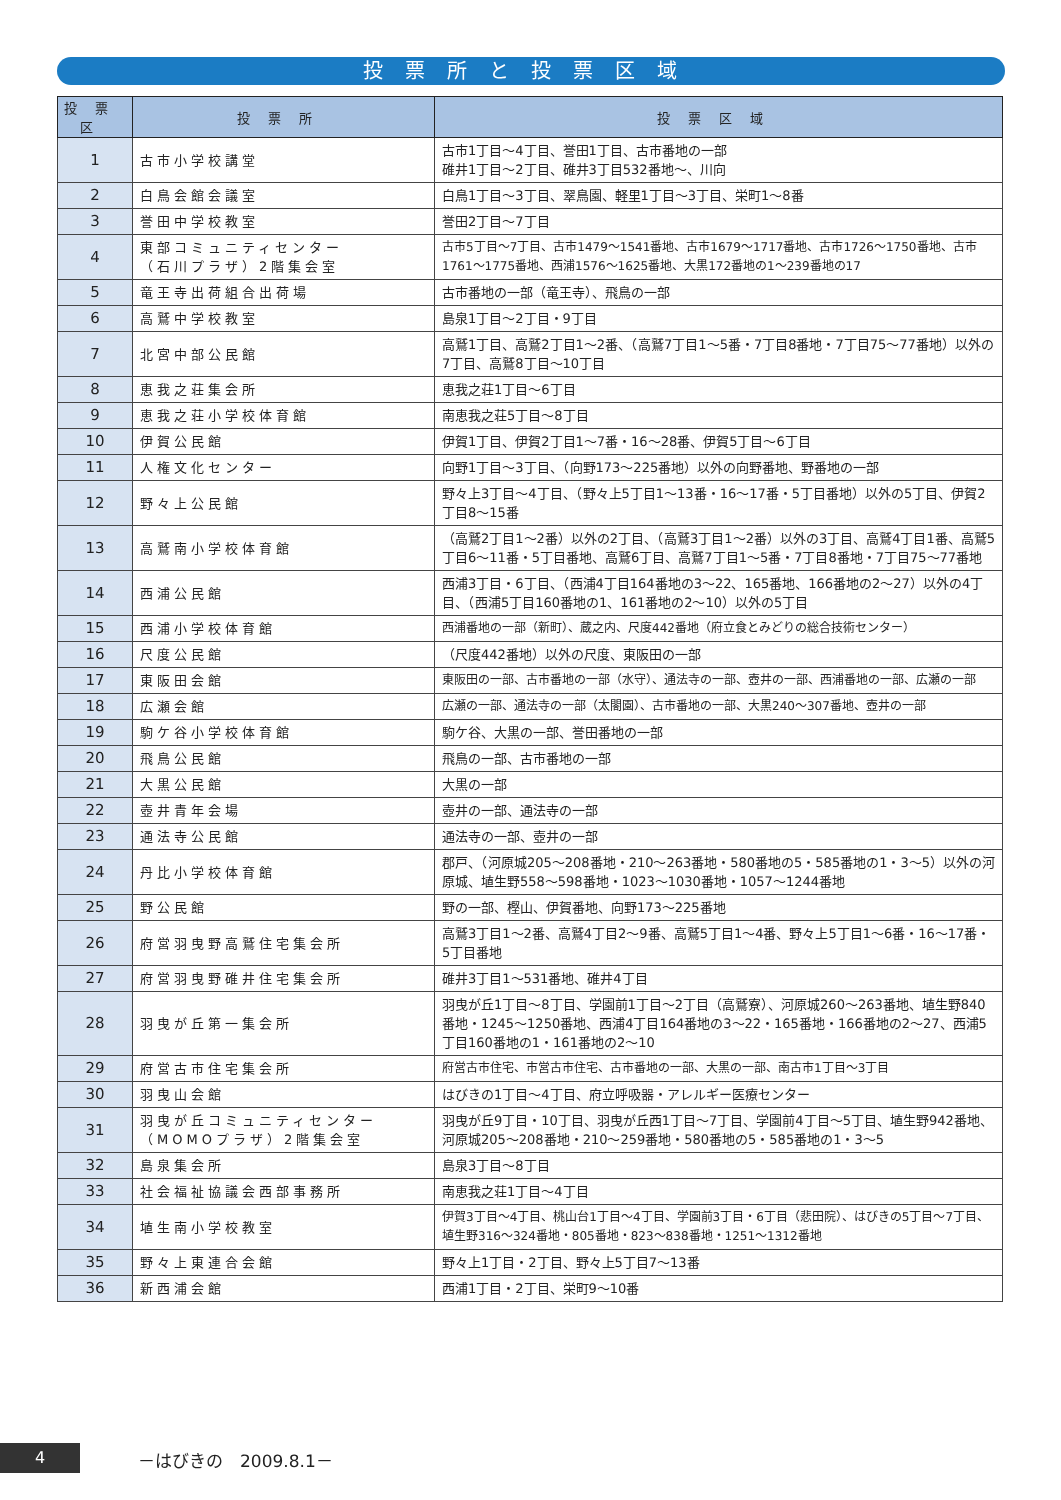投票所と投票区域
| 投票区 | 投票所 | 投票区域 |
| --- | --- | --- |
| 1 | 古市小学校講堂 | 古市1丁目～4丁目、誉田1丁目、古市番地の一部 碓井1丁目～2丁目、碓井3丁目532番地～、川向 |
| 2 | 白鳥会館会議室 | 白鳥1丁目～3丁目、翠鳥園、軽里1丁目～3丁目、栄町1～8番 |
| 3 | 誉田中学校教室 | 誉田2丁目～7丁目 |
| 4 | 東部コミュニティセンター （石川プラザ）2階集会室 | 古市5丁目～7丁目、古市1479～1541番地、古市1679～1717番地、古市1726～1750番地、古市1761～1775番地、西浦1576～1625番地、大黒172番地の1～239番地の17 |
| 5 | 竜王寺出荷組合出荷場 | 古市番地の一部（竜王寺）、飛鳥の一部 |
| 6 | 高鷲中学校教室 | 島泉1丁目～2丁目・9丁目 |
| 7 | 北宮中部公民館 | 高鷲1丁目、高鷲2丁目1～2番、（高鷲7丁目1～5番・7丁目8番地・7丁目75～77番地）以外の7丁目、高鷲8丁目～10丁目 |
| 8 | 恵我之荘集会所 | 恵我之荘1丁目～6丁目 |
| 9 | 恵我之荘小学校体育館 | 南恵我之荘5丁目～8丁目 |
| 10 | 伊賀公民館 | 伊賀1丁目、伊賀2丁目1～7番・16～28番、伊賀5丁目～6丁目 |
| 11 | 人権文化センター | 向野1丁目～3丁目、（向野173～225番地）以外の向野番地、野番地の一部 |
| 12 | 野々上公民館 | 野々上3丁目～4丁目、（野々上5丁目1～13番・16～17番・5丁目番地）以外の5丁目、伊賀2丁目8～15番 |
| 13 | 高鷲南小学校体育館 | （高鷲2丁目1～2番）以外の2丁目、（高鷲3丁目1～2番）以外の3丁目、高鷲4丁目1番、高鷲5丁目6～11番・5丁目番地、高鷲6丁目、高鷲7丁目1～5番・7丁目8番地・7丁目75～77番地 |
| 14 | 西浦公民館 | 西浦3丁目・6丁目、（西浦4丁目164番地の3～22、165番地、166番地の2～27）以外の4丁目、（西浦5丁目160番地の1、161番地の2～10）以外の5丁目 |
| 15 | 西浦小学校体育館 | 西浦番地の一部（新町）、蔵之内、尺度442番地（府立食とみどりの総合技術センター） |
| 16 | 尺度公民館 | （尺度442番地）以外の尺度、東阪田の一部 |
| 17 | 東阪田会館 | 東阪田の一部、古市番地の一部（水守）、通法寺の一部、壺井の一部、西浦番地の一部、広瀬の一部 |
| 18 | 広瀬会館 | 広瀬の一部、通法寺の一部（太閤園）、古市番地の一部、大黒240～307番地、壺井の一部 |
| 19 | 駒ケ谷小学校体育館 | 駒ケ谷、大黒の一部、誉田番地の一部 |
| 20 | 飛鳥公民館 | 飛鳥の一部、古市番地の一部 |
| 21 | 大黒公民館 | 大黒の一部 |
| 22 | 壺井青年会場 | 壺井の一部、通法寺の一部 |
| 23 | 通法寺公民館 | 通法寺の一部、壺井の一部 |
| 24 | 丹比小学校体育館 | 郡戸、（河原城205～208番地・210～263番地・580番地の5・585番地の1・3～5）以外の河原城、埴生野558～598番地・1023～1030番地・1057～1244番地 |
| 25 | 野公民館 | 野の一部、樫山、伊賀番地、向野173～225番地 |
| 26 | 府営羽曳野高鷲住宅集会所 | 高鷲3丁目1～2番、高鷲4丁目2～9番、高鷲5丁目1～4番、野々上5丁目1～6番・16～17番・5丁目番地 |
| 27 | 府営羽曳野碓井住宅集会所 | 碓井3丁目1～531番地、碓井4丁目 |
| 28 | 羽曳が丘第一集会所 | 羽曳が丘1丁目～8丁目、学園前1丁目～2丁目（高鷲寮）、河原城260～263番地、埴生野840番地・1245～1250番地、西浦4丁目164番地の3～22・165番地・166番地の2～27、西浦5丁目160番地の1・161番地の2～10 |
| 29 | 府営古市住宅集会所 | 府営古市住宅、市営古市住宅、古市番地の一部、大黒の一部、南古市1丁目～3丁目 |
| 30 | 羽曳山会館 | はびきの1丁目～4丁目、府立呼吸器・アレルギー医療センター |
| 31 | 羽曳が丘コミュニティセンター （MOMOプラザ）2階集会室 | 羽曳が丘9丁目・10丁目、羽曳が丘西1丁目～7丁目、学園前4丁目～5丁目、埴生野942番地、河原城205～208番地・210～259番地・580番地の5・585番地の1・3～5 |
| 32 | 島泉集会所 | 島泉3丁目～8丁目 |
| 33 | 社会福祉協議会西部事務所 | 南恵我之荘1丁目～4丁目 |
| 34 | 埴生南小学校教室 | 伊賀3丁目～4丁目、桃山台1丁目～4丁目、学園前3丁目・6丁目（悲田院）、はびきの5丁目～7丁目、埴生野316～324番地・805番地・823～838番地・1251～1312番地 |
| 35 | 野々上東連合会館 | 野々上1丁目・2丁目、野々上5丁目7～13番 |
| 36 | 新西浦会館 | 西浦1丁目・2丁目、栄町9～10番 |
4 －はびきの　2009.8.1－